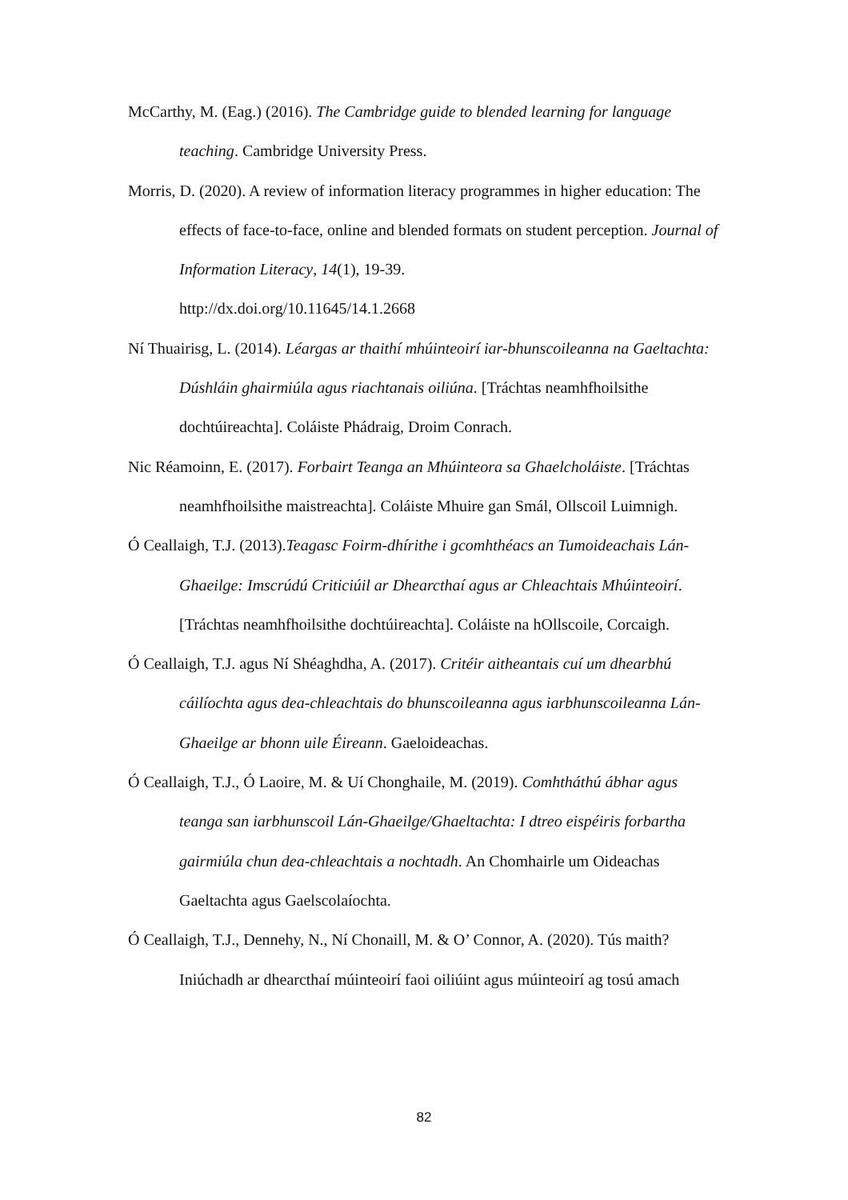McCarthy, M. (Eag.) (2016). The Cambridge guide to blended learning for language teaching. Cambridge University Press.
Morris, D. (2020). A review of information literacy programmes in higher education: The effects of face-to-face, online and blended formats on student perception. Journal of Information Literacy, 14(1), 19-39.
http://dx.doi.org/10.11645/14.1.2668
Ní Thuairisg, L. (2014). Léargas ar thaithí mhúinteoirí iar-bhunscoileanna na Gaeltachta: Dúshláin ghairmiúla agus riachtanais oiliúna. [Tráchtas neamhfhoilsithe dochtúireachta]. Coláiste Phádraig, Droim Conrach.
Nic Réamoinn, E. (2017). Forbairt Teanga an Mhúinteora sa Ghaelcholáiste. [Tráchtas neamhfhoilsithe maistreachta]. Coláiste Mhuire gan Smál, Ollscoil Luimnigh.
Ó Ceallaigh, T.J. (2013).Teagasc Foirm-dhírithe i gcomhthéacs an Tumoideachais Lán-Ghaeilge: Imscrúdú Criticiúil ar Dhearcthaí agus ar Chleachtais Mhúinteoirí. [Tráchtas neamhfhoilsithe dochtúireachta]. Coláiste na hOllscoile, Corcaigh.
Ó Ceallaigh, T.J. agus Ní Shéaghdha, A. (2017). Critéir aitheantais cuí um dhearbhú cáilíochta agus dea-chleachtais do bhunscoileanna agus iarbhunscoileanna Lán-Ghaeilge ar bhonn uile Éireann. Gaeloideachas.
Ó Ceallaigh, T.J., Ó Laoire, M. & Uí Chonghaile, M. (2019). Comhtháthú ábhar agus teanga san iarbhunscoil Lán-Ghaeilge/Ghaeltachta: I dtreo eispéiris forbartha gairmiúla chun dea-chleachtais a nochtadh. An Chomhairle um Oideachas Gaeltachta agus Gaelscolaíochta.
Ó Ceallaigh, T.J., Dennehy, N., Ní Chonaill, M. & O’ Connor, A. (2020). Tús maith? Iniúchadh ar dhearcthaí múinteoirí faoi oiliúint agus múinteoirí ag tosú amach
82